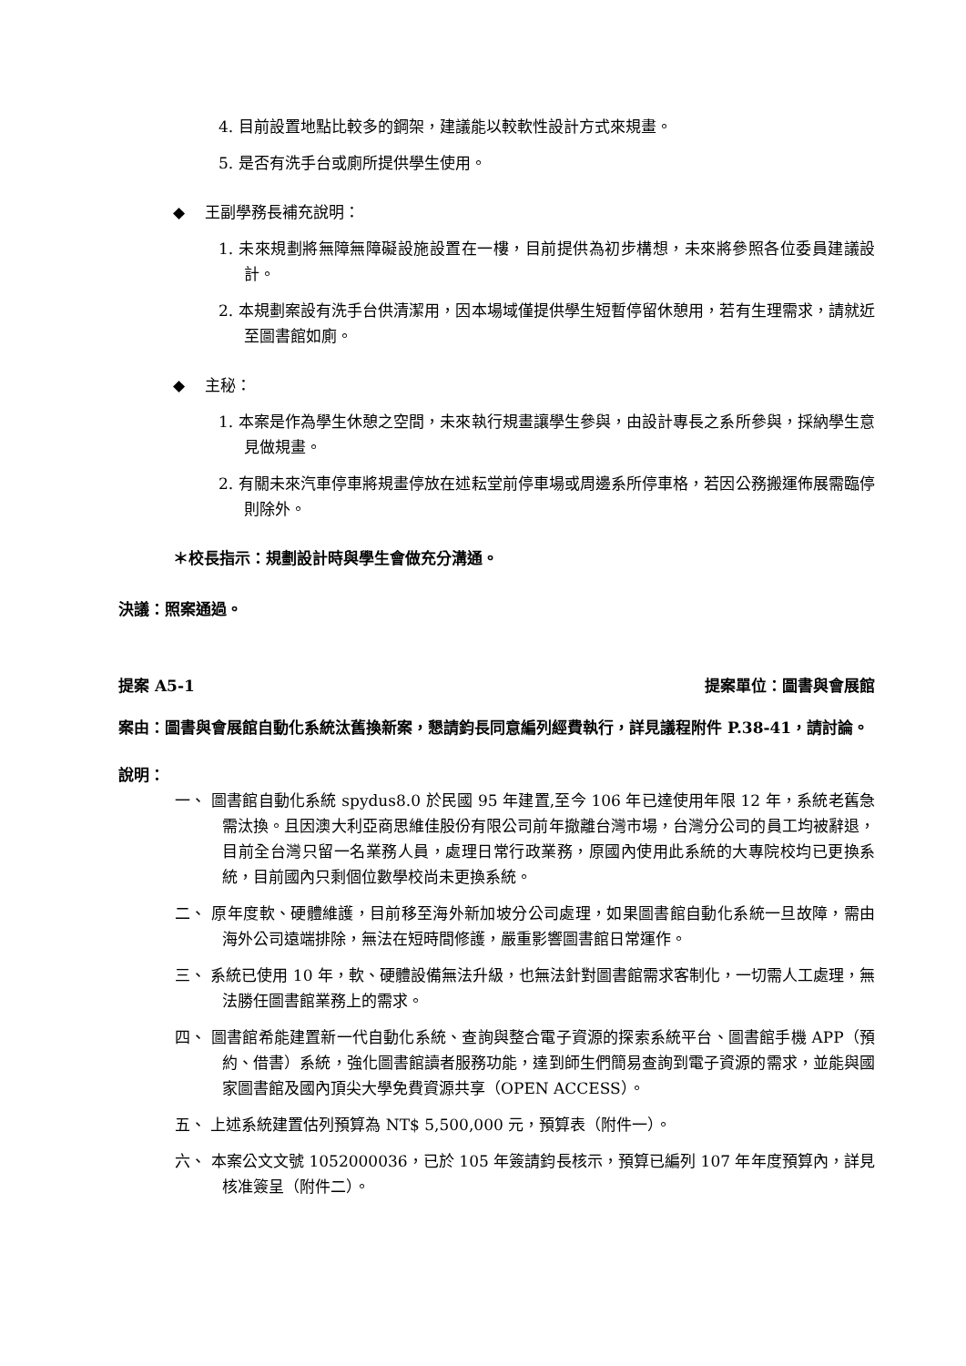4. 目前設置地點比較多的鋼架，建議能以較軟性設計方式來規畫。
5. 是否有洗手台或廁所提供學生使用。
◆ 王副學務長補充說明：
1. 未來規劃將無障無障礙設施設置在一樓，目前提供為初步構想，未來將參照各位委員建議設計。
2. 本規劃案設有洗手台供清潔用，因本場域僅提供學生短暫停留休憩用，若有生理需求，請就近至圖書館如廁。
◆ 主秘：
1. 本案是作為學生休憩之空間，未來執行規畫讓學生參與，由設計專長之系所參與，採納學生意見做規畫。
2. 有關未來汽車停車將規畫停放在述耘堂前停車場或周邊系所停車格，若因公務搬運佈展需臨停則除外。
＊校長指示：規劃設計時與學生會做充分溝通。
決議：照案通過。
提案 A5-1 提案單位：圖書與會展館
案由：圖書與會展館自動化系統汰舊換新案，懇請鈞長同意編列經費執行，詳見議程附件 P.38-41，請討論。
說明：
一、 圖書館自動化系統 spydus8.0 於民國 95 年建置,至今 106 年已達使用年限 12 年，系統老舊急需汰換。且因澳大利亞商思維佳股份有限公司前年撤離台灣市場，台灣分公司的員工均被辭退，目前全台灣只留一名業務人員，處理日常行政業務，原國內使用此系統的大專院校均已更換系統，目前國內只剩個位數學校尚未更換系統。
二、 原年度軟、硬體維護，目前移至海外新加坡分公司處理，如果圖書館自動化系統一旦故障，需由海外公司遠端排除，無法在短時間修護，嚴重影響圖書館日常運作。
三、 系統已使用 10 年，軟、硬體設備無法升級，也無法針對圖書館需求客制化，一切需人工處理，無法勝任圖書館業務上的需求。
四、 圖書館希能建置新一代自動化系統、查詢與整合電子資源的探索系統平台、圖書館手機 APP（預約、借書）系統，強化圖書館讀者服務功能，達到師生們簡易查詢到電子資源的需求，並能與國家圖書館及國內頂尖大學免費資源共享（OPEN ACCESS）。
五、 上述系統建置估列預算為 NT$ 5,500,000 元，預算表（附件一）。
六、 本案公文文號 1052000036，已於 105 年簽請鈞長核示，預算已編列 107 年年度預算內，詳見核准簽呈（附件二）。